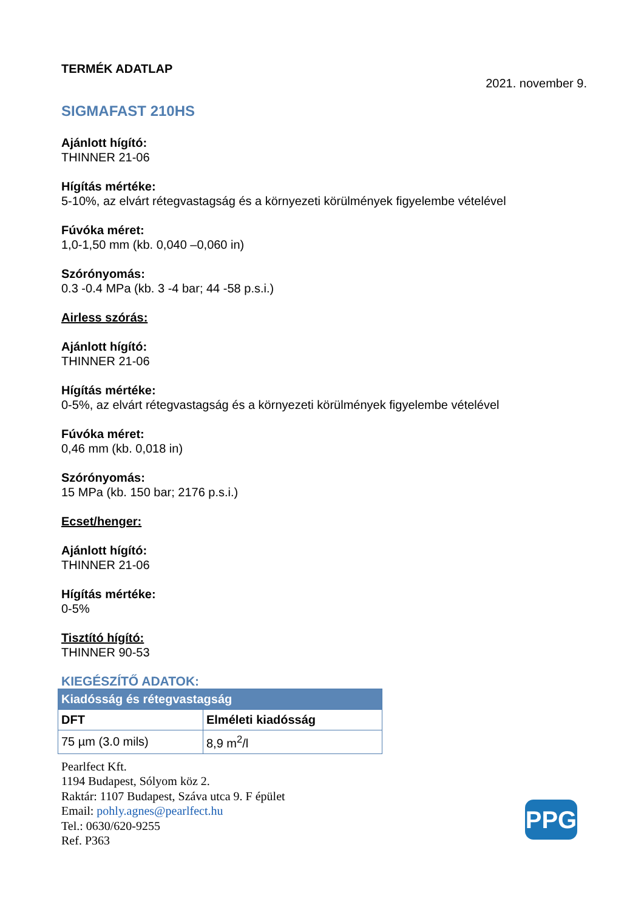TERMÉK ADATLAP
2021. november 9.
SIGMAFAST 210HS
Ajánlott hígító:
THINNER 21-06
Hígítás mértéke:
5-10%, az elvárt rétegvastagság és a környezeti körülmények figyelembe vételével
Fúvóka méret:
1,0-1,50 mm (kb. 0,040 –0,060 in)
Szórónyomás:
0.3 -0.4 MPa (kb. 3 -4 bar; 44 -58 p.s.i.)
Airless szórás:
Ajánlott hígító:
THINNER 21-06
Hígítás mértéke:
0-5%, az elvárt rétegvastagság és a környezeti körülmények figyelembe vételével
Fúvóka méret:
0,46 mm (kb. 0,018 in)
Szórónyomás:
15 MPa (kb. 150 bar; 2176 p.s.i.)
Ecset/henger:
Ajánlott hígító:
THINNER 21-06
Hígítás mértéke:
0-5%
Tisztító hígító:
THINNER 90-53
KIEGÉSZÍTŐ ADATOK:
| Kiadósság és rétegvastagság | |
| --- | --- |
| DFT | Elméleti kiadósság |
| 75 µm (3.0 mils) | 8,9 m<sup>2</sup>/l |
Pearlfect Kft.
1194 Budapest, Sólyom köz 2.
Raktár: 1107 Budapest, Száva utca 9. F épület
Email: pohly.agnes@pearlfect.hu
Tel.: 0630/620-9255
Ref. P363
PPG